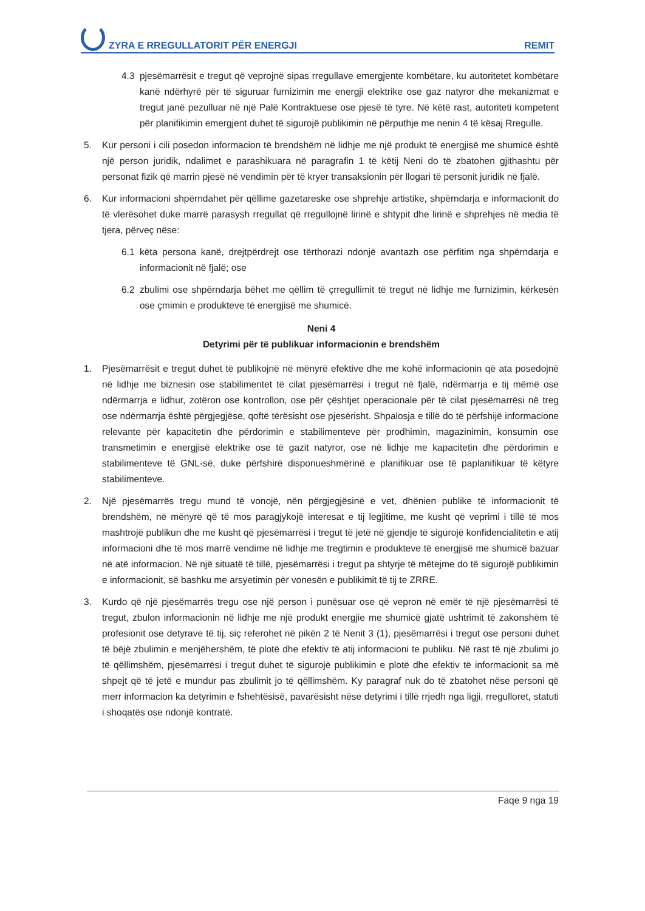ZYRA E RREGULLATORIT PËR ENERGJI REMIT
4.3 pjesëmarrësit e tregut që veprojnë sipas rregullave emergjente kombëtare, ku autoritetet kombëtare kanë ndërhyrë për të siguruar furnizimin me energji elektrike ose gaz natyror dhe mekanizmat e tregut janë pezulluar në një Palë Kontraktuese ose pjesë të tyre. Në këtë rast, autoriteti kompetent për planifikimin emergjent duhet të sigurojë publikimin në përputhje me nenin 4 të kësaj Rregulle.
5. Kur personi i cili posedon informacion të brendshëm në lidhje me një produkt të energjisë me shumicë është një person juridik, ndalimet e parashikuara në paragrafin 1 të këtij Neni do të zbatohen gjithashtu për personat fizik që marrin pjesë në vendimin për të kryer transaksionin për llogari të personit juridik në fjalë.
6. Kur informacioni shpërndahet për qëllime gazetareske ose shprehje artistike, shpërndarja e informacionit do të vlerësohet duke marrë parasysh rregullat që rregullojnë lirinë e shtypit dhe lirinë e shprehjes në media të tjera, përveç nëse:
6.1 këta persona kanë, drejtpërdrejt ose tërthorazi ndonjë avantazh ose përfitim nga shpërndarja e informacionit në fjalë; ose
6.2 zbulimi ose shpërndarja bëhet me qëllim të çrregullimit të tregut në lidhje me furnizimin, kërkesën ose çmimin e produkteve të energjisë me shumicë.
Neni 4
Detyrimi për të publikuar informacionin e brendshëm
1. Pjesëmarrësit e tregut duhet të publikojnë në mënyrë efektive dhe me kohë informacionin që ata posedojnë në lidhje me biznesin ose stabilimentet të cilat pjesëmarrësi i tregut në fjalë, ndërmarrja e tij mëmë ose ndërmarrja e lidhur, zotëron ose kontrollon, ose për çështjet operacionale për të cilat pjesëmarrësi në treg ose ndërmarrja është përgjegjëse, qoftë tërësisht ose pjesërisht. Shpalosja e tillë do të përfshijë informacione relevante për kapacitetin dhe përdorimin e stabilimenteve për prodhimin, magazinimin, konsumin ose transmetimin e energjisë elektrike ose të gazit natyror, ose në lidhje me kapacitetin dhe përdorimin e stabilimenteve të GNL-së, duke përfshirë disponueshmërinë e planifikuar ose të paplanifikuar të këtyre stabilimenteve.
2. Një pjesëmarrës tregu mund të vonojë, nën përgjegjësinë e vet, dhënien publike të informacionit të brendshëm, në mënyrë që të mos paragjykojë interesat e tij legjitime, me kusht që veprimi i tillë të mos mashtrojë publikun dhe me kusht që pjesëmarrësi i tregut të jetë në gjendje të sigurojë konfidencialitetin e atij informacioni dhe të mos marrë vendime në lidhje me tregtimin e produkteve të energjisë me shumicë bazuar në atë informacion. Në një situatë të tillë, pjesëmarrësi i tregut pa shtyrje të mëtejme do të sigurojë publikimin e informacionit, së bashku me arsyetimin për vonesën e publikimit të tij te ZRRE.
3. Kurdo që një pjesëmarrës tregu ose një person i punësuar ose që vepron në emër të një pjesëmarrësi të tregut, zbulon informacionin në lidhje me një produkt energjie me shumicë gjatë ushtrimit të zakonshëm të profesionit ose detyrave të tij, siç referohet në pikën 2 të Nenit 3 (1), pjesëmarrësi i tregut ose personi duhet të bëjë zbulimin e menjëhershëm, të plotë dhe efektiv të atij informacioni te publiku. Në rast të një zbulimi jo të qëllimshëm, pjesëmarrësi i tregut duhet të sigurojë publikimin e plotë dhe efektiv të informacionit sa më shpejt që të jetë e mundur pas zbulimit jo të qëllimshëm. Ky paragraf nuk do të zbatohet nëse personi që merr informacion ka detyrimin e fshehtësisë, pavarësisht nëse detyrimi i tillë rrjedh nga ligji, rregulloret, statuti i shoqatës ose ndonjë kontratë.
Faqe 9 nga 19